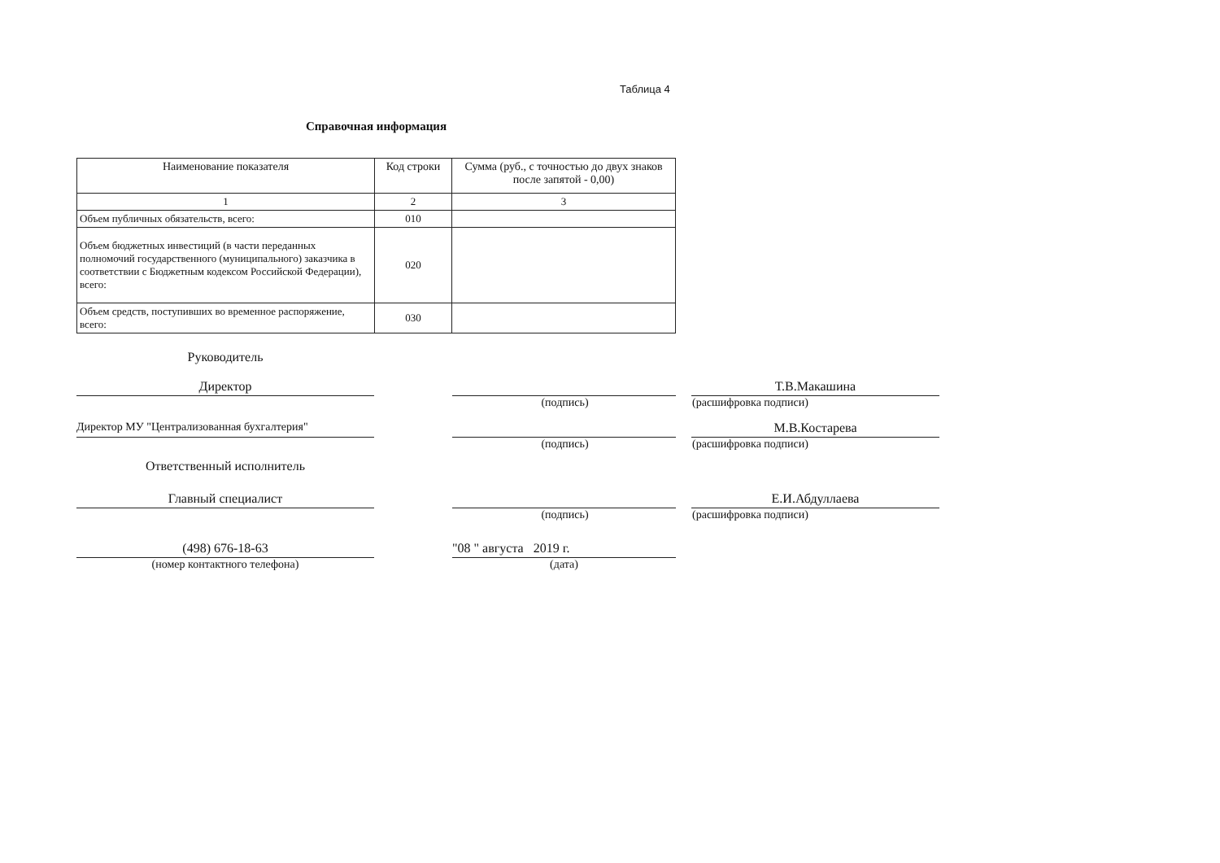Таблица 4
Справочная информация
| Наименование показателя | Код строки | Сумма (руб., с точностью до двух знаков после запятой - 0,00) |
| --- | --- | --- |
| 1 | 2 | 3 |
| Объем публичных обязательств, всего: | 010 | |
| Объем бюджетных инвестиций (в части переданных полномочий государственного (муниципального) заказчика в соответствии с Бюджетным кодексом Российской Федерации), всего: | 020 | |
| Объем средств, поступивших во временное распоряжение, всего: | 030 | |
Руководитель
Директор Т.В.Макашина
(подпись) (расшифровка подписи)
Директор МУ "Централизованная бухгалтерия" М.В.Костарева
(подпись) (расшифровка подписи)
Ответственный исполнитель
Главный специалист Е.И.Абдуллаева
(подпись) (расшифровка подписи)
(498) 676-18-63 "08 " августа 2019 г.
(номер контактного телефона) (дата)